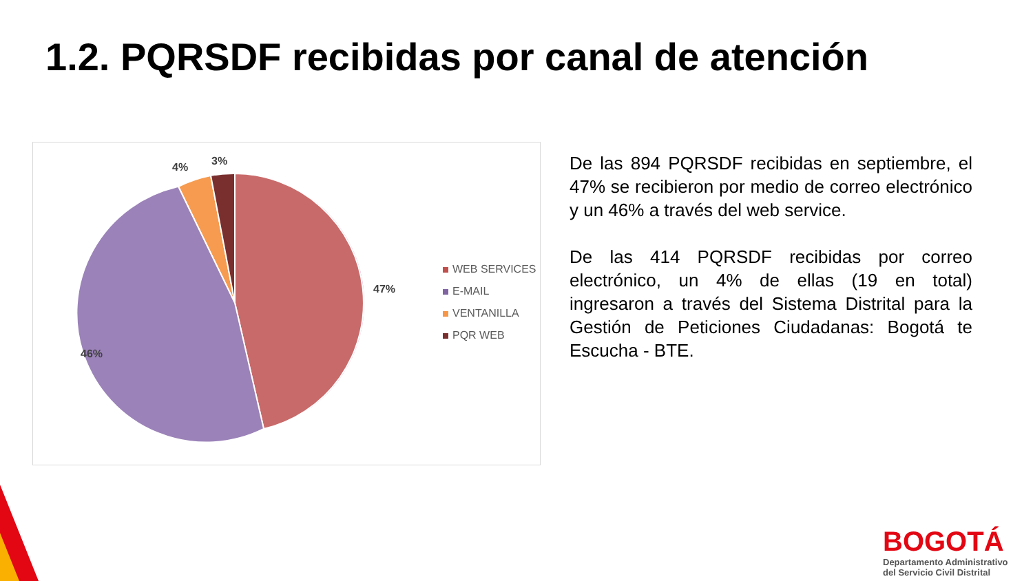1.2. PQRSDF recibidas por canal de atención
3%
4%
47%
46%
WEB SERVICES
E-MAIL
VENTANILLA
PQR WEB
De las 894 PQRSDF recibidas en septiembre, el 47% se recibieron por medio de correo electrónico y un 46% a través del web service.
De las 414 PQRSDF recibidas por correo electrónico, un 4% de ellas (19 en total) ingresaron a través del Sistema Distrital para la Gestión de Peticiones Ciudadanas: Bogotá te Escucha - BTE.
BOGOTÁ
Departamento Administrativo
del Servicio Civil Distrital